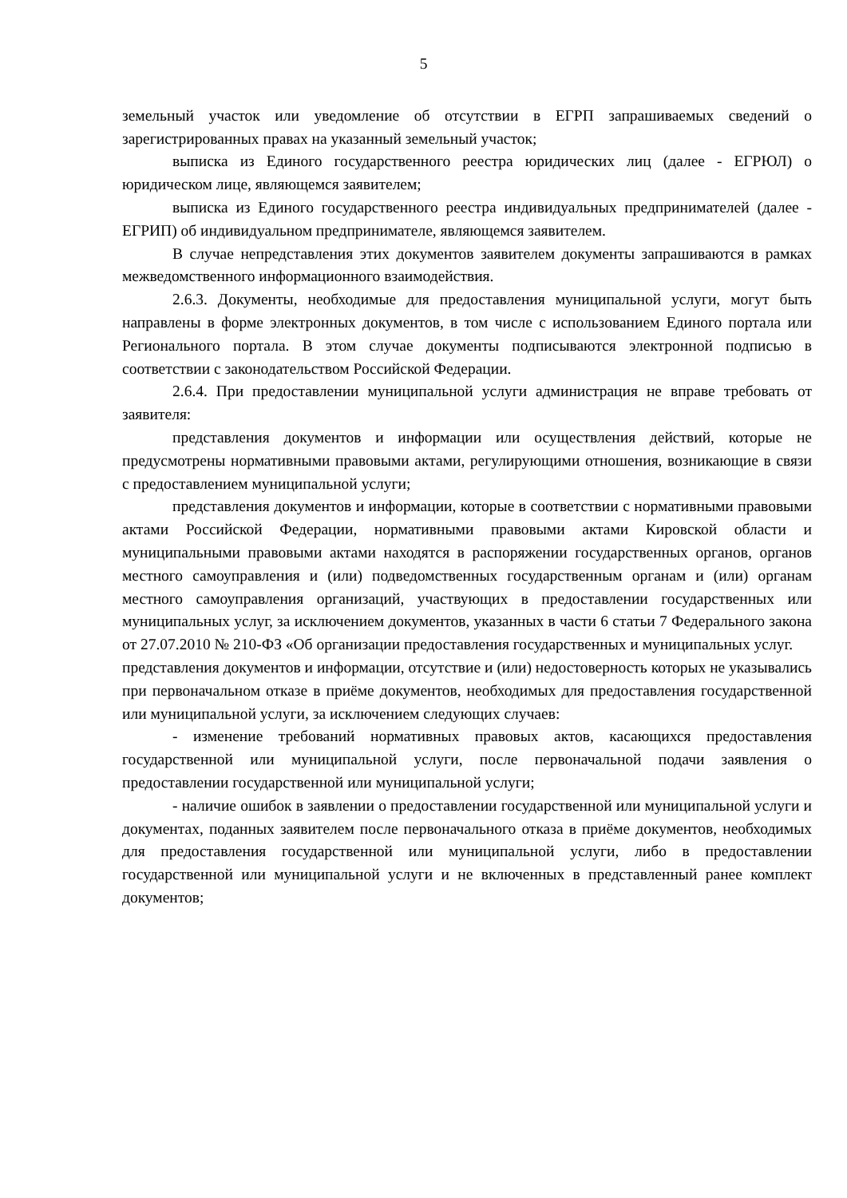5
земельный участок или уведомление об отсутствии в ЕГРП запрашиваемых сведений о зарегистрированных правах на указанный земельный участок;
выписка из Единого государственного реестра юридических лиц (далее - ЕГРЮЛ) о юридическом лице, являющемся заявителем;
выписка из Единого государственного реестра индивидуальных предпринимателей (далее - ЕГРИП) об индивидуальном предпринимателе, являющемся заявителем.
В случае непредставления этих документов заявителем документы запрашиваются в рамках межведомственного информационного взаимодействия.
2.6.3. Документы, необходимые для предоставления муниципальной услуги, могут быть направлены в форме электронных документов, в том числе с использованием Единого портала или Регионального портала. В этом случае документы подписываются электронной подписью в соответствии с законодательством Российской Федерации.
2.6.4. При предоставлении муниципальной услуги администрация не вправе требовать от заявителя:
представления документов и информации или осуществления действий, которые не предусмотрены нормативными правовыми актами, регулирующими отношения, возникающие в связи с предоставлением муниципальной услуги;
представления документов и информации, которые в соответствии с нормативными правовыми актами Российской Федерации, нормативными правовыми актами Кировской области и муниципальными правовыми актами находятся в распоряжении государственных органов, органов местного самоуправления и (или) подведомственных государственным органам и (или) органам местного самоуправления организаций, участвующих в предоставлении государственных или муниципальных услуг, за исключением документов, указанных в части 6 статьи 7 Федерального закона от 27.07.2010 № 210-ФЗ «Об организации предоставления государственных и муниципальных услуг.
представления документов и информации, отсутствие и (или) недостоверность которых не указывались при первоначальном отказе в приёме документов, необходимых для предоставления государственной или муниципальной услуги, за исключением следующих случаев:
- изменение требований нормативных правовых актов, касающихся предоставления государственной или муниципальной услуги, после первоначальной подачи заявления о предоставлении государственной или муниципальной услуги;
- наличие ошибок в заявлении о предоставлении государственной или муниципальной услуги и документах, поданных заявителем после первоначального отказа в приёме документов, необходимых для предоставления государственной или муниципальной услуги, либо в предоставлении государственной или муниципальной услуги и не включенных в представленный ранее комплект документов;